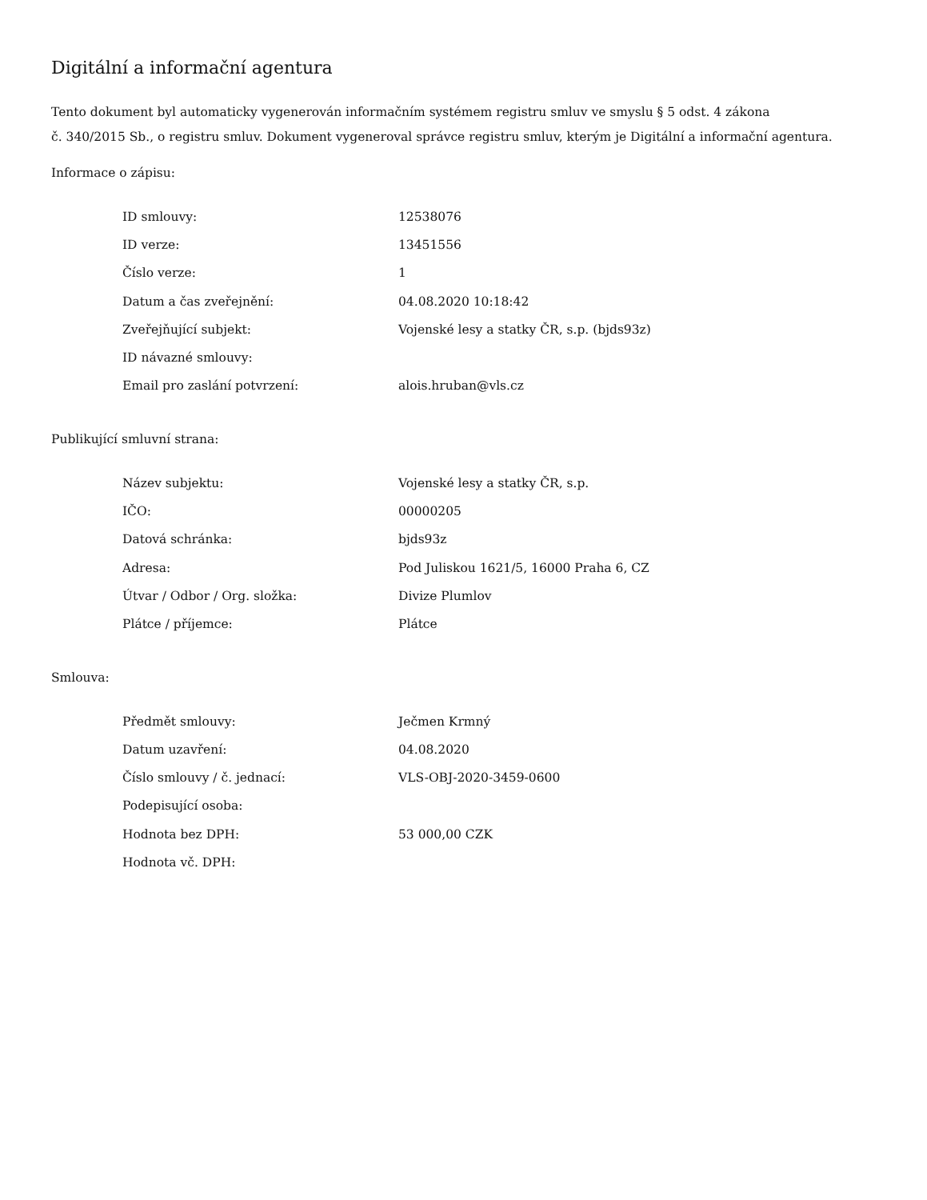Digitální a informační agentura
Tento dokument byl automaticky vygenerován informačním systémem registru smluv ve smyslu § 5 odst. 4 zákona
č. 340/2015 Sb., o registru smluv. Dokument vygeneroval správce registru smluv, kterým je Digitální a informační agentura.
Informace o zápisu:
| ID smlouvy: | 12538076 |
| ID verze: | 13451556 |
| Číslo verze: | 1 |
| Datum a čas zveřejnění: | 04.08.2020 10:18:42 |
| Zveřejňující subjekt: | Vojenské lesy a statky ČR, s.p. (bjds93z) |
| ID návazné smlouvy: | |
| Email pro zaslání potvrzení: | alois.hruban@vls.cz |
Publikující smluvní strana:
| Název subjektu: | Vojenské lesy a statky ČR, s.p. |
| IČO: | 00000205 |
| Datová schránka: | bjds93z |
| Adresa: | Pod Juliskou 1621/5, 16000 Praha 6, CZ |
| Útvar / Odbor / Org. složka: | Divize Plumlov |
| Plátce / příjemce: | Plátce |
Smlouva:
| Předmět smlouvy: | Ječmen Krmný |
| Datum uzavření: | 04.08.2020 |
| Číslo smlouvy / č. jednací: | VLS-OBJ-2020-3459-0600 |
| Podepisující osoba: | |
| Hodnota bez DPH: | 53 000,00 CZK |
| Hodnota vč. DPH: | |